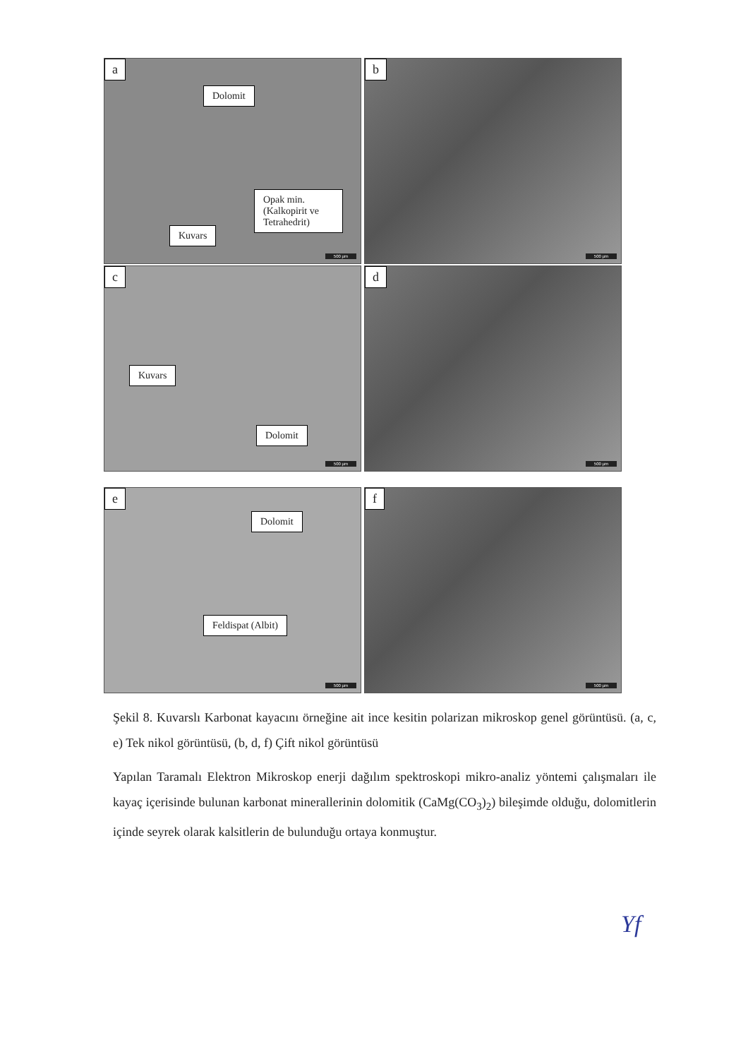a
Dolomit
Opak min. (Kalkopirit ve Tetrahedrit)
Kuvars
500 µm
b
500 µm
c
Kuvars
Dolomit
500 µm
d
500 µm
e
Dolomit
Feldispat (Albit)
500 µm
f
500 µm
Şekil 8. Kuvarslı Karbonat kayacını örneğine ait ince kesitin polarizan mikroskop genel görüntüsü. (a, c, e) Tek nikol görüntüsü, (b, d, f) Çift nikol görüntüsü
Yapılan Taramalı Elektron Mikroskop enerji dağılım spektroskopi mikro-analiz yöntemi çalışmaları ile kayaç içerisinde bulunan karbonat minerallerinin dolomitik (CaMg(CO<sub>3</sub>)<sub>2</sub>) bileşimde olduğu, dolomitlerin içinde seyrek olarak kalsitlerin de bulunduğu ortaya konmuştur.
Yf